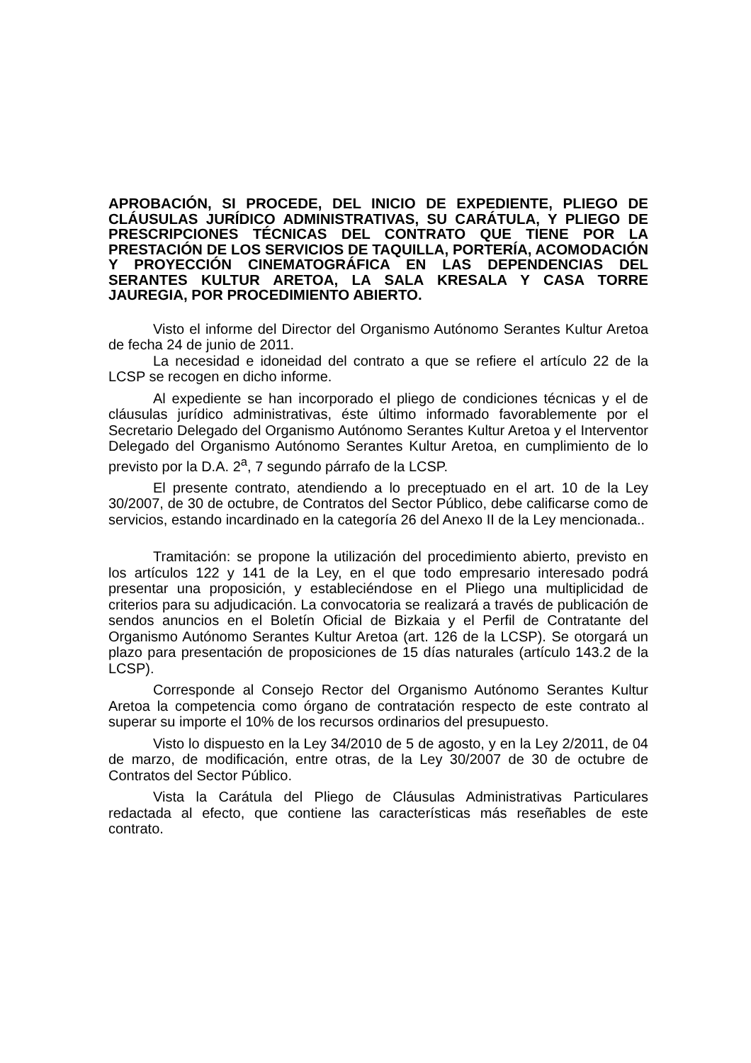APROBACIÓN, SI PROCEDE, DEL INICIO DE EXPEDIENTE, PLIEGO DE CLÁUSULAS JURÍDICO ADMINISTRATIVAS, SU CARÁTULA, Y PLIEGO DE PRESCRIPCIONES TÉCNICAS DEL CONTRATO QUE TIENE POR LA PRESTACIÓN DE LOS SERVICIOS DE TAQUILLA, PORTERÍA, ACOMODACIÓN Y PROYECCIÓN CINEMATOGRÁFICA EN LAS DEPENDENCIAS DEL SERANTES KULTUR ARETOA, LA SALA KRESALA Y CASA TORRE JAUREGIA, POR PROCEDIMIENTO ABIERTO.
Visto el informe del Director del Organismo Autónomo Serantes Kultur Aretoa de fecha 24 de junio de 2011.
La necesidad e idoneidad del contrato a que se refiere el artículo 22 de la LCSP se recogen en dicho informe.
Al expediente se han incorporado el pliego de condiciones técnicas y el de cláusulas jurídico administrativas, éste último informado favorablemente por el Secretario Delegado del Organismo Autónomo Serantes Kultur Aretoa y el Interventor Delegado del Organismo Autónomo Serantes Kultur Aretoa, en cumplimiento de lo previsto por la D.A. 2<sup>a</sup>, 7 segundo párrafo de la LCSP.
El presente contrato, atendiendo a lo preceptuado en el art. 10 de la Ley 30/2007, de 30 de octubre, de Contratos del Sector Público, debe calificarse como de servicios, estando incardinado en la categoría 26 del Anexo II de la Ley mencionada..
Tramitación: se propone la utilización del procedimiento abierto, previsto en los artículos 122 y 141 de la Ley, en el que todo empresario interesado podrá presentar una proposición, y estableciéndose en el Pliego una multiplicidad de criterios para su adjudicación. La convocatoria se realizará a través de publicación de sendos anuncios en el Boletín Oficial de Bizkaia y el Perfil de Contratante del Organismo Autónomo Serantes Kultur Aretoa (art. 126 de la LCSP). Se otorgará un plazo para presentación de proposiciones de 15 días naturales (artículo 143.2 de la LCSP).
Corresponde al Consejo Rector del Organismo Autónomo Serantes Kultur Aretoa la competencia como órgano de contratación respecto de este contrato al superar su importe el 10% de los recursos ordinarios del presupuesto.
Visto lo dispuesto en la Ley 34/2010 de 5 de agosto, y en la Ley 2/2011, de 04 de marzo, de modificación, entre otras, de la Ley 30/2007 de 30 de octubre de Contratos del Sector Público.
Vista la Carátula del Pliego de Cláusulas Administrativas Particulares redactada al efecto, que contiene las características más reseñables de este contrato.